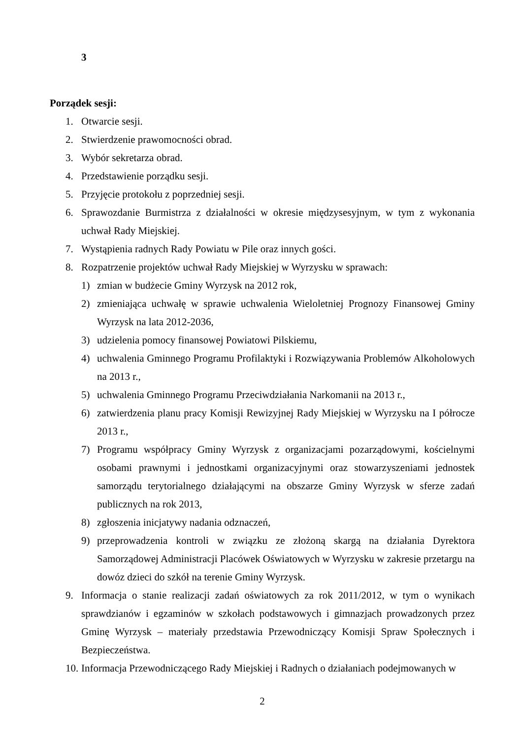3
Porządek sesji:
1. Otwarcie sesji.
2. Stwierdzenie prawomocności obrad.
3. Wybór sekretarza obrad.
4. Przedstawienie porządku sesji.
5. Przyjęcie protokołu z poprzedniej sesji.
6. Sprawozdanie Burmistrza z działalności w okresie międzysesyjnym, w tym z wykonania uchwał Rady Miejskiej.
7. Wystąpienia radnych Rady Powiatu w Pile oraz innych gości.
8. Rozpatrzenie projektów uchwał Rady Miejskiej w Wyrzysku w sprawach:
1) zmian w budżecie Gminy Wyrzysk na 2012 rok,
2) zmieniająca uchwałę w sprawie uchwalenia Wieloletniej Prognozy Finansowej Gminy Wyrzysk na lata 2012-2036,
3) udzielenia pomocy finansowej Powiatowi Pilskiemu,
4) uchwalenia Gminnego Programu Profilaktyki i Rozwiązywania Problemów Alkoholowych na 2013 r.,
5) uchwalenia Gminnego Programu Przeciwdziałania Narkomanii na 2013 r.,
6) zatwierdzenia planu pracy Komisji Rewizyjnej Rady Miejskiej w Wyrzysku na I półrocze 2013 r.,
7) Programu współpracy Gminy Wyrzysk z organizacjami pozarządowymi, kościelnymi osobami prawnymi i jednostkami organizacyjnymi oraz stowarzyszeniami jednostek samorządu terytorialnego działającymi na obszarze Gminy Wyrzysk w sferze zadań publicznych na rok 2013,
8) zgłoszenia inicjatywy nadania odznaczeń,
9) przeprowadzenia kontroli w związku ze złożoną skargą na działania Dyrektora Samorządowej Administracji Placówek Oświatowych w Wyrzysku w zakresie przetargu na dowóz dzieci do szkół na terenie Gminy Wyrzysk.
9. Informacja o stanie realizacji zadań oświatowych za rok 2011/2012, w tym o wynikach sprawdzianów i egzaminów w szkołach podstawowych i gimnazjach prowadzonych przez Gminę Wyrzysk – materiały przedstawia Przewodniczący Komisji Spraw Społecznych i Bezpieczeństwa.
10. Informacja Przewodniczącego Rady Miejskiej i Radnych o działaniach podejmowanych w
2